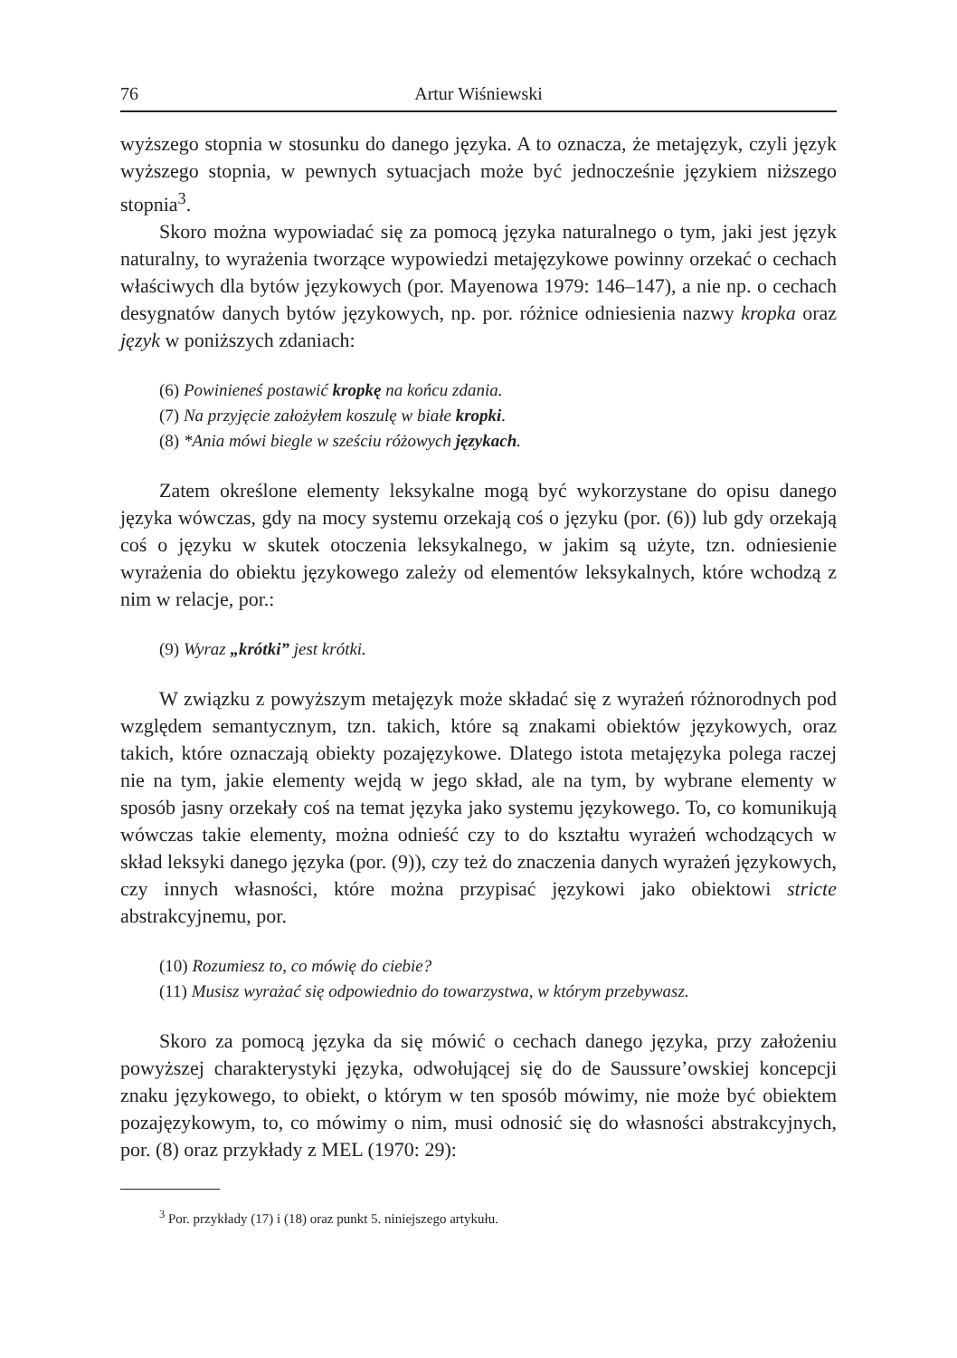76 Artur Wiśniewski
wyższego stopnia w stosunku do danego języka. A to oznacza, że metajęzyk, czyli język wyższego stopnia, w pewnych sytuacjach może być jednocześnie językiem niższego stopnia<sup>3</sup>.
Skoro można wypowiadać się za pomocą języka naturalnego o tym, jaki jest język naturalny, to wyrażenia tworzące wypowiedzi metajęzykowe powinny orzekać o cechach właściwych dla bytów językowych (por. Mayenowa 1979: 146–147), a nie np. o cechach desygnatów danych bytów językowych, np. por. różnice odniesienia nazwy kropka oraz język w poniższych zdaniach:
(6) Powinieneś postawić kropkę na końcu zdania.
(7) Na przyjęcie założyłem koszulę w białe kropki.
(8) *Ania mówi biegle w sześciu różowych językach.
Zatem określone elementy leksykalne mogą być wykorzystane do opisu danego języka wówczas, gdy na mocy systemu orzekają coś o języku (por. (6)) lub gdy orzekają coś o języku w skutek otoczenia leksykalnego, w jakim są użyte, tzn. odniesienie wyrażenia do obiektu językowego zależy od elementów leksykalnych, które wchodzą z nim w relacje, por.:
(9) Wyraz „krótki” jest krótki.
W związku z powyższym metajęzyk może składać się z wyrażeń różnorodnych pod względem semantycznym, tzn. takich, które są znakami obiektów językowych, oraz takich, które oznaczają obiekty pozajęzykowe. Dlatego istota metajęzyka polega raczej nie na tym, jakie elementy wejdą w jego skład, ale na tym, by wybrane elementy w sposób jasny orzekały coś na temat języka jako systemu językowego. To, co komunikują wówczas takie elementy, można odnieść czy to do kształtu wyrażeń wchodzących w skład leksyki danego języka (por. (9)), czy też do znaczenia danych wyrażeń językowych, czy innych własności, które można przypisać językowi jako obiektowi stricte abstrakcyjnemu, por.
(10) Rozumiesz to, co mówię do ciebie?
(11) Musisz wyrażać się odpowiednio do towarzystwa, w którym przebywasz.
Skoro za pomocą języka da się mówić o cechach danego języka, przy założeniu powyższej charakterystyki języka, odwołującej się do de Saussure’owskiej koncepcji znaku językowego, to obiekt, o którym w ten sposób mówimy, nie może być obiektem pozajęzykowym, to, co mówimy o nim, musi odnosić się do własności abstrakcyjnych, por. (8) oraz przykłady z MEL (1970: 29):
<sup>3</sup> Por. przykłady (17) i (18) oraz punkt 5. niniejszego artykułu.